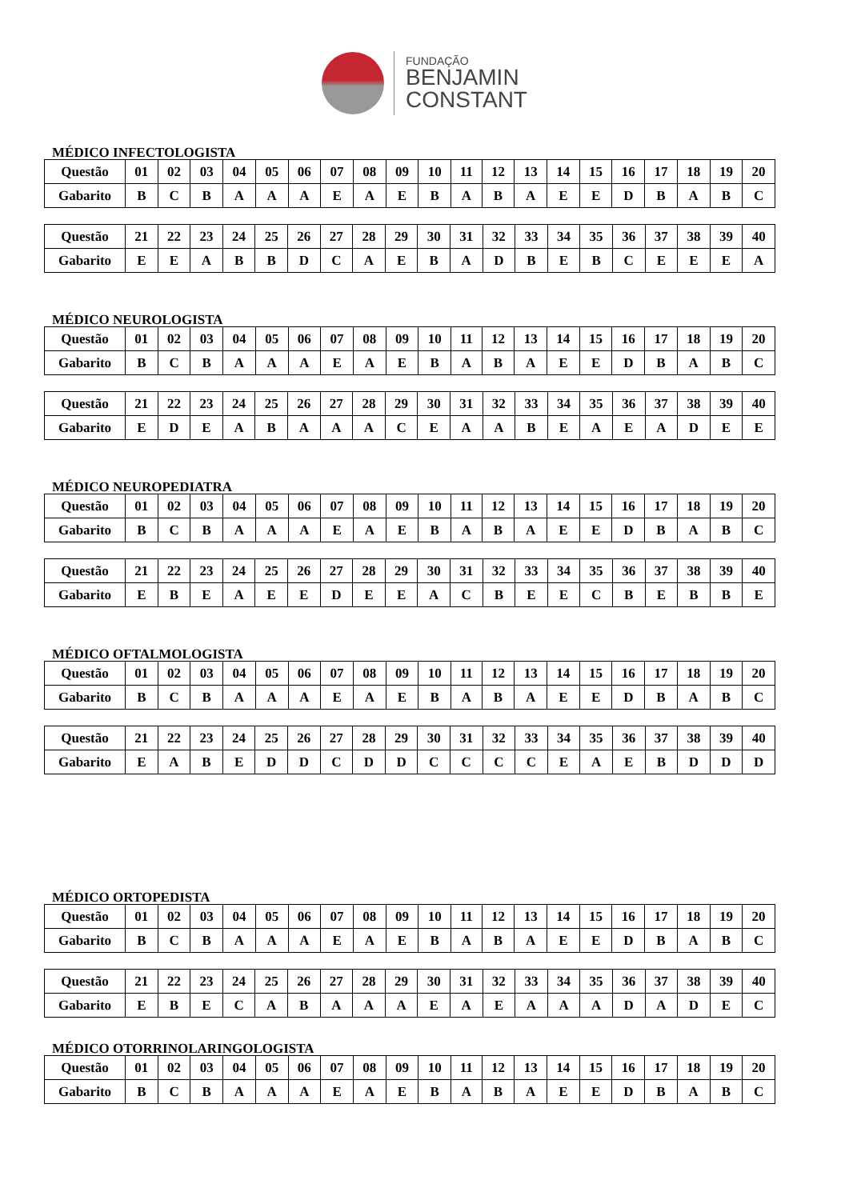FUNDAÇÃO
BENJAMIN
CONSTANT
MÉDICO INFECTOLOGISTA
| Questão | 01 | 02 | 03 | 04 | 05 | 06 | 07 | 08 | 09 | 10 | 11 | 12 | 13 | 14 | 15 | 16 | 17 | 18 | 19 | 20 |
| Gabarito | B | C | B | A | A | A | E | A | E | B | A | B | A | E | E | D | B | A | B | C |
| Questão | 21 | 22 | 23 | 24 | 25 | 26 | 27 | 28 | 29 | 30 | 31 | 32 | 33 | 34 | 35 | 36 | 37 | 38 | 39 | 40 |
| Gabarito | E | E | A | B | B | D | C | A | E | B | A | D | B | E | B | C | E | E | E | A |
MÉDICO NEUROLOGISTA
| Questão | 01 | 02 | 03 | 04 | 05 | 06 | 07 | 08 | 09 | 10 | 11 | 12 | 13 | 14 | 15 | 16 | 17 | 18 | 19 | 20 |
| Gabarito | B | C | B | A | A | A | E | A | E | B | A | B | A | E | E | D | B | A | B | C |
| Questão | 21 | 22 | 23 | 24 | 25 | 26 | 27 | 28 | 29 | 30 | 31 | 32 | 33 | 34 | 35 | 36 | 37 | 38 | 39 | 40 |
| Gabarito | E | D | E | A | B | A | A | A | C | E | A | A | B | E | A | E | A | D | E | E |
MÉDICO NEUROPEDIATRA
| Questão | 01 | 02 | 03 | 04 | 05 | 06 | 07 | 08 | 09 | 10 | 11 | 12 | 13 | 14 | 15 | 16 | 17 | 18 | 19 | 20 |
| Gabarito | B | C | B | A | A | A | E | A | E | B | A | B | A | E | E | D | B | A | B | C |
| Questão | 21 | 22 | 23 | 24 | 25 | 26 | 27 | 28 | 29 | 30 | 31 | 32 | 33 | 34 | 35 | 36 | 37 | 38 | 39 | 40 |
| Gabarito | E | B | E | A | E | E | D | E | E | A | C | B | E | E | C | B | E | B | B | E |
MÉDICO OFTALMOLOGISTA
| Questão | 01 | 02 | 03 | 04 | 05 | 06 | 07 | 08 | 09 | 10 | 11 | 12 | 13 | 14 | 15 | 16 | 17 | 18 | 19 | 20 |
| Gabarito | B | C | B | A | A | A | E | A | E | B | A | B | A | E | E | D | B | A | B | C |
| Questão | 21 | 22 | 23 | 24 | 25 | 26 | 27 | 28 | 29 | 30 | 31 | 32 | 33 | 34 | 35 | 36 | 37 | 38 | 39 | 40 |
| Gabarito | E | A | B | E | D | D | C | D | D | C | C | C | C | E | A | E | B | D | D | D |
MÉDICO ORTOPEDISTA
| Questão | 01 | 02 | 03 | 04 | 05 | 06 | 07 | 08 | 09 | 10 | 11 | 12 | 13 | 14 | 15 | 16 | 17 | 18 | 19 | 20 |
| Gabarito | B | C | B | A | A | A | E | A | E | B | A | B | A | E | E | D | B | A | B | C |
| Questão | 21 | 22 | 23 | 24 | 25 | 26 | 27 | 28 | 29 | 30 | 31 | 32 | 33 | 34 | 35 | 36 | 37 | 38 | 39 | 40 |
| Gabarito | E | B | E | C | A | B | A | A | A | E | A | E | A | A | A | D | A | D | E | C |
MÉDICO OTORRINOLARINGOLOGISTA
| Questão | 01 | 02 | 03 | 04 | 05 | 06 | 07 | 08 | 09 | 10 | 11 | 12 | 13 | 14 | 15 | 16 | 17 | 18 | 19 | 20 |
| Gabarito | B | C | B | A | A | A | E | A | E | B | A | B | A | E | E | D | B | A | B | C |